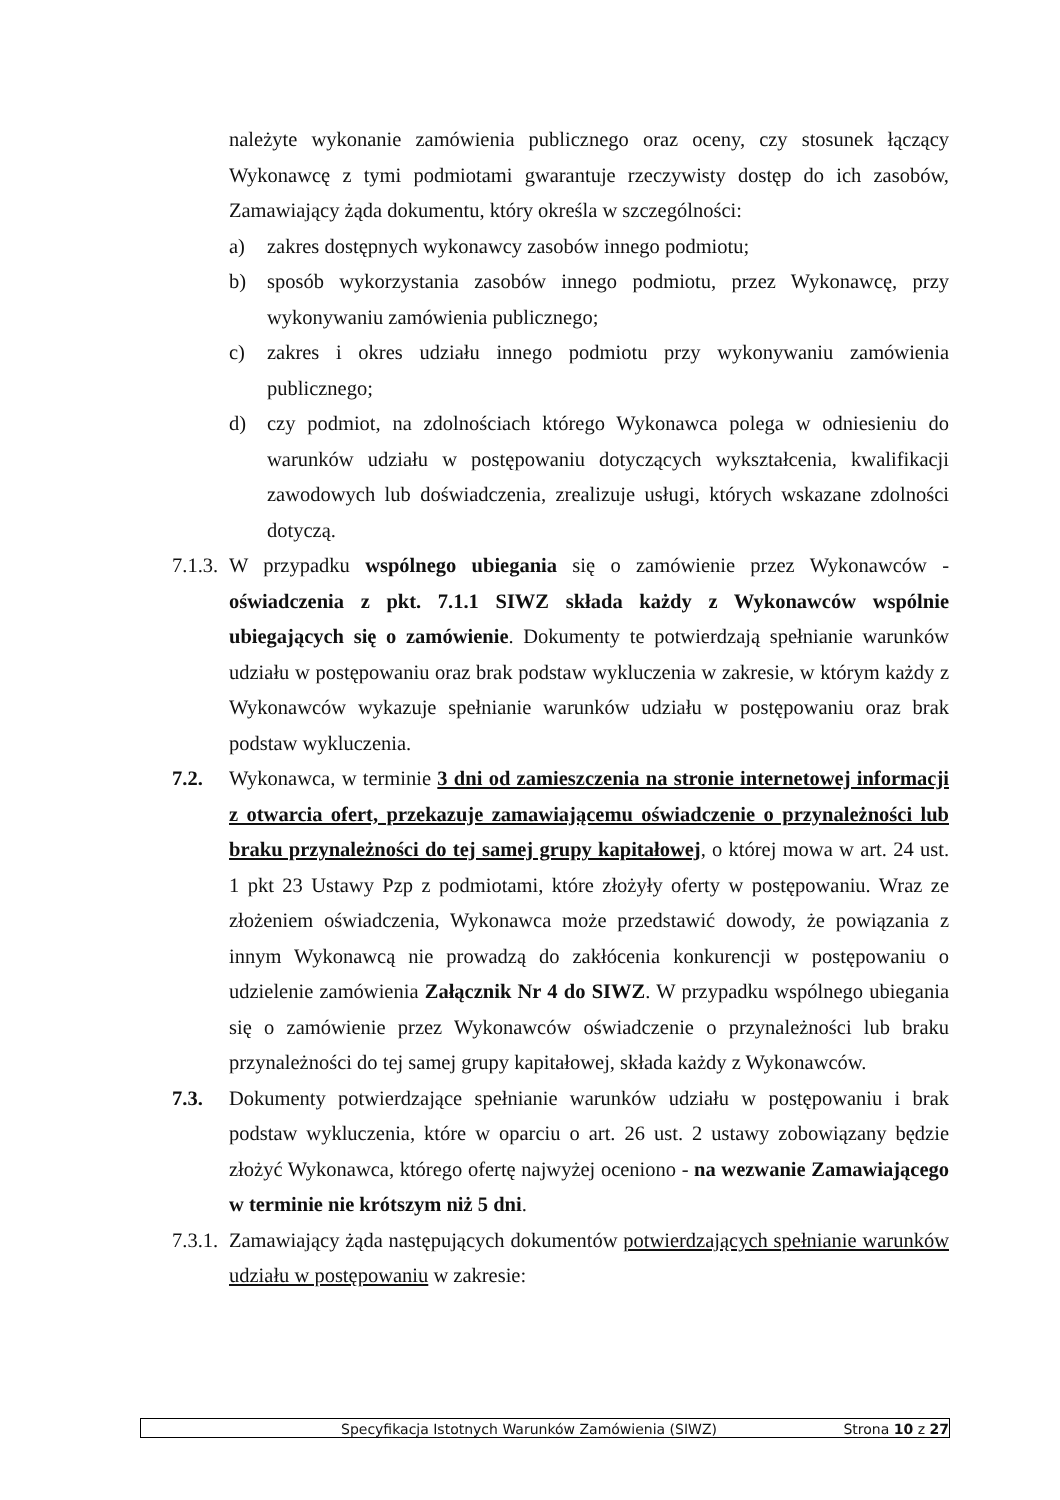należyte wykonanie zamówienia publicznego oraz oceny, czy stosunek łączący Wykonawcę z tymi podmiotami gwarantuje rzeczywisty dostęp do ich zasobów, Zamawiający żąda dokumentu, który określa w szczególności:
a) zakres dostępnych wykonawcy zasobów innego podmiotu;
b) sposób wykorzystania zasobów innego podmiotu, przez Wykonawcę, przy wykonywaniu zamówienia publicznego;
c) zakres i okres udziału innego podmiotu przy wykonywaniu zamówienia publicznego;
d) czy podmiot, na zdolnościach którego Wykonawca polega w odniesieniu do warunków udziału w postępowaniu dotyczących wykształcenia, kwalifikacji zawodowych lub doświadczenia, zrealizuje usługi, których wskazane zdolności dotyczą.
7.1.3.
W przypadku wspólnego ubiegania się o zamówienie przez Wykonawców - oświadczenia z pkt. 7.1.1 SIWZ składa każdy z Wykonawców wspólnie ubiegających się o zamówienie. Dokumenty te potwierdzają spełnianie warunków udziału w postępowaniu oraz brak podstaw wykluczenia w zakresie, w którym każdy z Wykonawców wykazuje spełnianie warunków udziału w postępowaniu oraz brak podstaw wykluczenia.
7.2. Wykonawca, w terminie 3 dni od zamieszczenia na stronie internetowej informacji z otwarcia ofert, przekazuje zamawiającemu oświadczenie o przynależności lub braku przynależności do tej samej grupy kapitałowej, o której mowa w art. 24 ust. 1 pkt 23 Ustawy Pzp z podmiotami, które złożyły oferty w postępowaniu. Wraz ze złożeniem oświadczenia, Wykonawca może przedstawić dowody, że powiązania z innym Wykonawcą nie prowadzą do zakłócenia konkurencji w postępowaniu o udzielenie zamówienia Załącznik Nr 4 do SIWZ. W przypadku wspólnego ubiegania się o zamówienie przez Wykonawców oświadczenie o przynależności lub braku przynależności do tej samej grupy kapitałowej, składa każdy z Wykonawców.
7.3. Dokumenty potwierdzające spełnianie warunków udziału w postępowaniu i brak podstaw wykluczenia, które w oparciu o art. 26 ust. 2 ustawy zobowiązany będzie złożyć Wykonawca, którego ofertę najwyżej oceniono - na wezwanie Zamawiającego w terminie nie krótszym niż 5 dni.
7.3.1.
Zamawiający żąda następujących dokumentów potwierdzających spełnianie warunków udziału w postępowaniu w zakresie:
Specyfikacja Istotnych Warunków Zamówienia (SIWZ) Strona 10 z 27